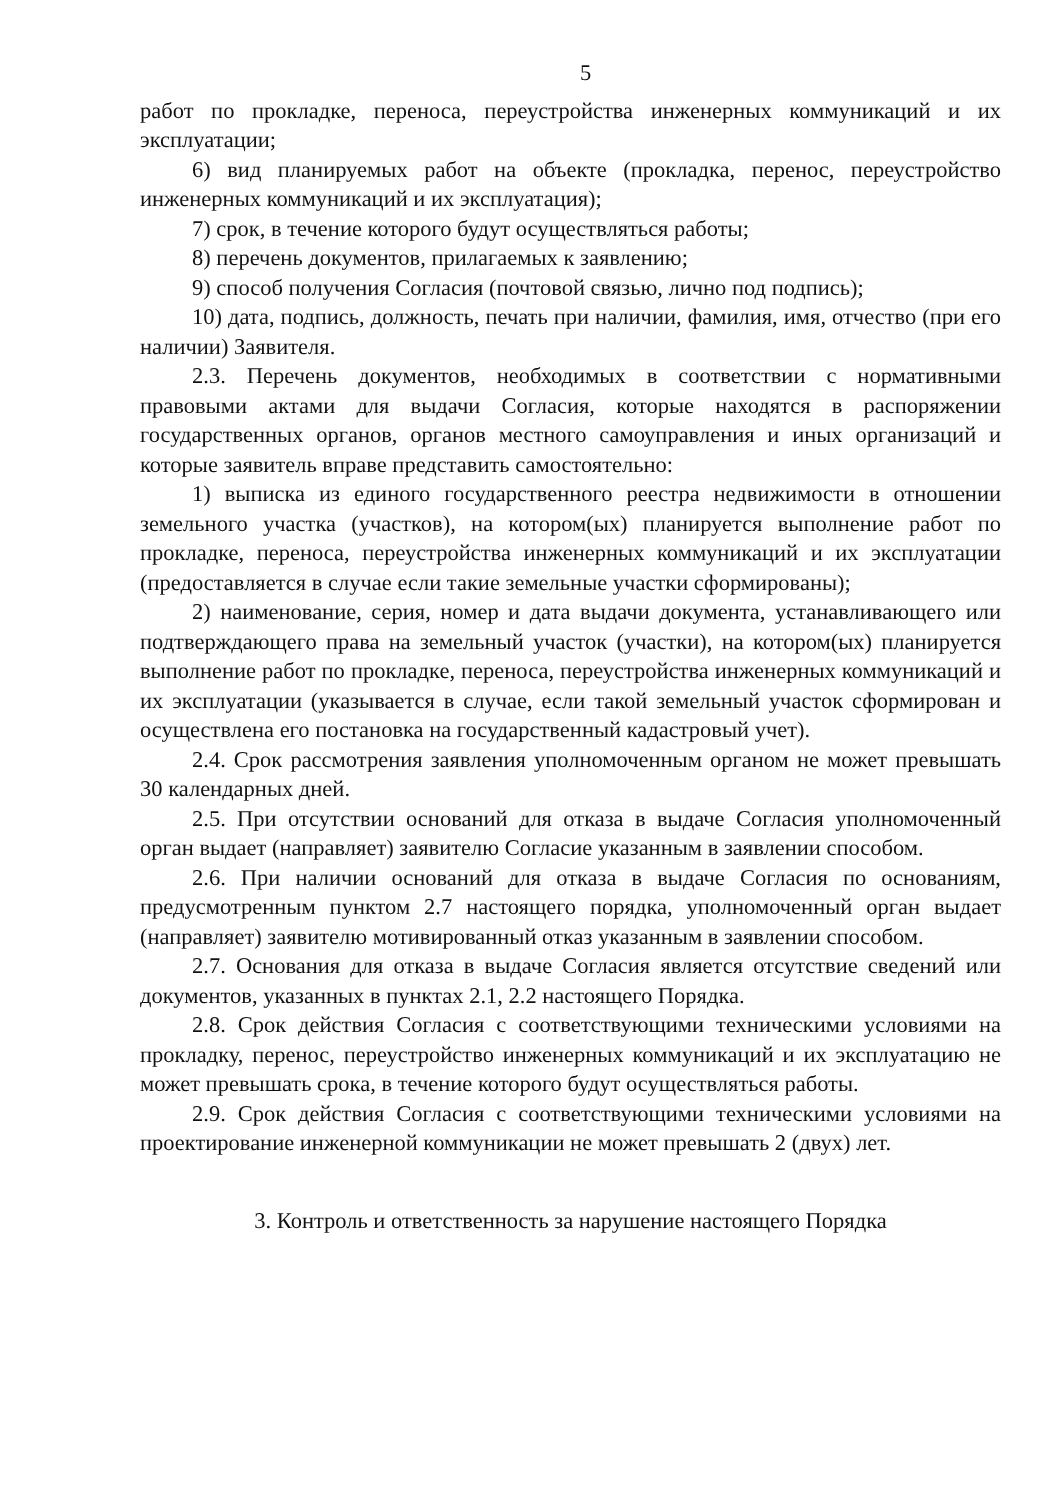5
работ по прокладке, переноса, переустройства инженерных коммуникаций и их эксплуатации;
6) вид планируемых работ на объекте (прокладка, перенос, переустройство инженерных коммуникаций и их эксплуатация);
7) срок, в течение которого будут осуществляться работы;
8) перечень документов, прилагаемых к заявлению;
9) способ получения Согласия (почтовой связью, лично под подпись);
10) дата, подпись, должность, печать при наличии, фамилия, имя, отчество (при его наличии) Заявителя.
2.3. Перечень документов, необходимых в соответствии с нормативными правовыми актами для выдачи Согласия, которые находятся в распоряжении государственных органов, органов местного самоуправления и иных организаций и которые заявитель вправе представить самостоятельно:
1) выписка из единого государственного реестра недвижимости в отношении земельного участка (участков), на котором(ых) планируется выполнение работ по прокладке, переноса, переустройства инженерных коммуникаций и их эксплуатации (предоставляется в случае если такие земельные участки сформированы);
2) наименование, серия, номер и дата выдачи документа, устанавливающего или подтверждающего права на земельный участок (участки), на котором(ых) планируется выполнение работ по прокладке, переноса, переустройства инженерных коммуникаций и их эксплуатации (указывается в случае, если такой земельный участок сформирован и осуществлена его постановка на государственный кадастровый учет).
2.4. Срок рассмотрения заявления уполномоченным органом не может превышать 30 календарных дней.
2.5. При отсутствии оснований для отказа в выдаче Согласия уполномоченный орган выдает (направляет) заявителю Согласие указанным в заявлении способом.
2.6. При наличии оснований для отказа в выдаче Согласия по основаниям, предусмотренным пунктом 2.7 настоящего порядка, уполномоченный орган выдает (направляет) заявителю мотивированный отказ указанным в заявлении способом.
2.7. Основания для отказа в выдаче Согласия является отсутствие сведений или документов, указанных в пунктах 2.1, 2.2 настоящего Порядка.
2.8. Срок действия Согласия с соответствующими техническими условиями на прокладку, перенос, переустройство инженерных коммуникаций и их эксплуатацию не может превышать срока, в течение которого будут осуществляться работы.
2.9. Срок действия Согласия с соответствующими техническими условиями на проектирование инженерной коммуникации не может превышать 2 (двух) лет.
3. Контроль и ответственность за нарушение настоящего Порядка